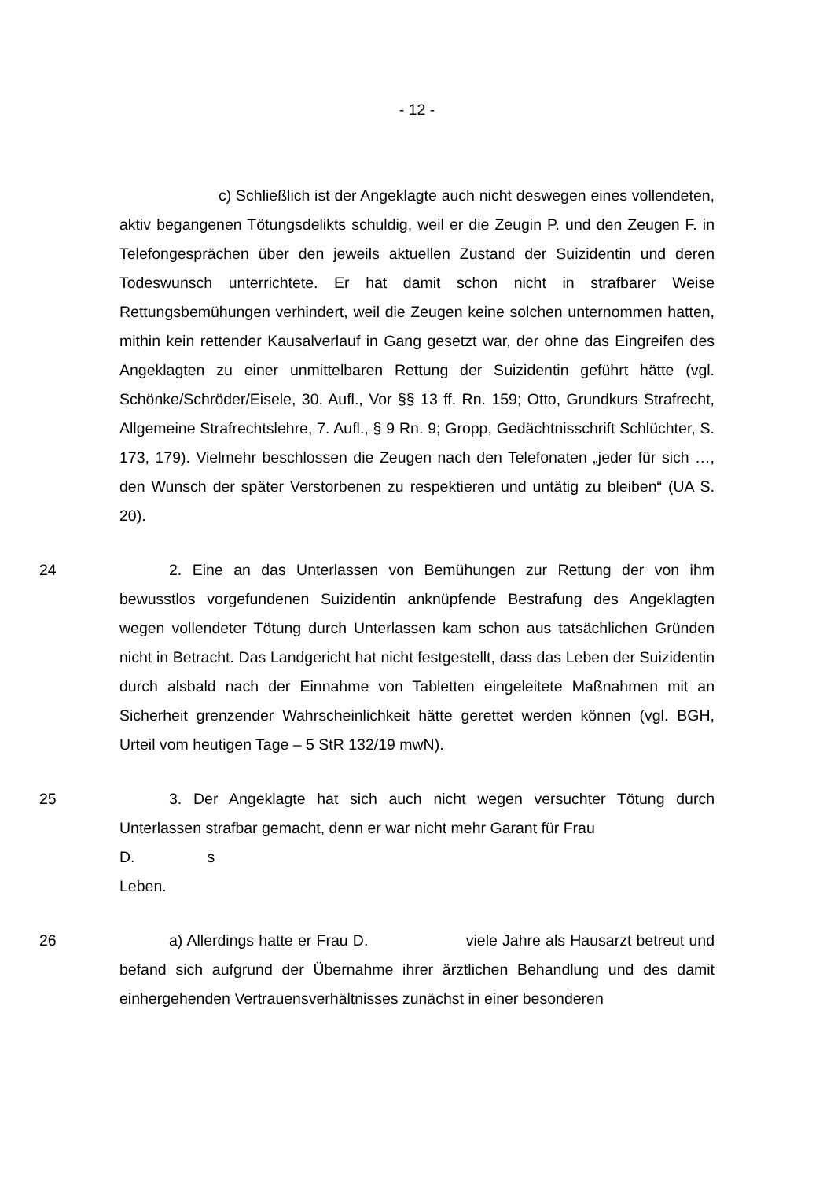- 12 -
c) Schließlich ist der Angeklagte auch nicht deswegen eines vollendeten, aktiv begangenen Tötungsdelikts schuldig, weil er die Zeugin P. und den Zeugen F. in Telefongesprächen über den jeweils aktuellen Zustand der Suizidentin und deren Todeswunsch unterrichtete. Er hat damit schon nicht in strafbarer Weise Rettungsbemühungen verhindert, weil die Zeugen keine solchen unternommen hatten, mithin kein rettender Kausalverlauf in Gang gesetzt war, der ohne das Eingreifen des Angeklagten zu einer unmittelbaren Rettung der Suizidentin geführt hätte (vgl. Schönke/Schröder/Eisele, 30. Aufl., Vor §§ 13 ff. Rn. 159; Otto, Grundkurs Strafrecht, Allgemeine Strafrechtslehre, 7. Aufl., § 9 Rn. 9; Gropp, Gedächtnisschrift Schlüchter, S. 173, 179). Vielmehr beschlossen die Zeugen nach den Telefonaten „jeder für sich …, den Wunsch der später Verstorbenen zu respektieren und untätig zu bleiben“ (UA S. 20).
24 2. Eine an das Unterlassen von Bemühungen zur Rettung der von ihm bewusstlos vorgefundenen Suizidentin anknüpfende Bestrafung des Angeklagten wegen vollendeter Tötung durch Unterlassen kam schon aus tatsächlichen Gründen nicht in Betracht. Das Landgericht hat nicht festgestellt, dass das Leben der Suizidentin durch alsbald nach der Einnahme von Tabletten eingeleitete Maßnahmen mit an Sicherheit grenzender Wahrscheinlichkeit hätte gerettet werden können (vgl. BGH, Urteil vom heutigen Tage – 5 StR 132/19 mwN).
25 3. Der Angeklagte hat sich auch nicht wegen versuchter Tötung durch Unterlassen strafbar gemacht, denn er war nicht mehr Garant für Frau
D. s
Leben.
26 a) Allerdings hatte er Frau D. viele Jahre als Hausarzt betreut und befand sich aufgrund der Übernahme ihrer ärztlichen Behandlung und des damit einhergehenden Vertrauensverhältnisses zunächst in einer besonderen